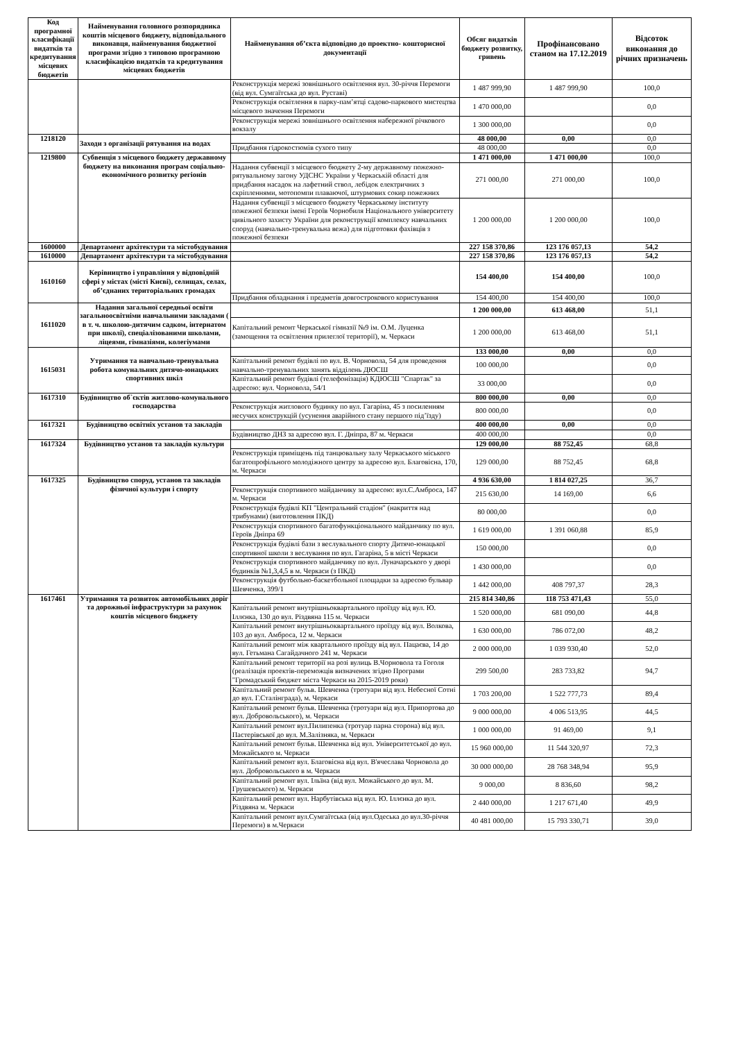| Код програмної класифікації видатків та кредитування місцевих бюджетів | Найменування головного розпорядника коштів місцевого бюджету, відповідального виконавця, найменування бюджетної програми згідно з типовою програмною класифікацією видатків та кредитування місцевих бюджетів | Найменування об’єкта відповідно до проектно- кошторисної документації | Обсяг видатків бюджету розвитку, гривень | Профінансовано станом на 17.12.2019 | Відсоток виконання до річних призначень |
| --- | --- | --- | --- | --- | --- |
| | | Реконструкція мережі зовнішнього освітлення вул. 30-річчя Перемоги (від вул. Сумгаїтська до вул. Руставі) | 1 487 999,90 | 1 487 999,90 | 100,0 |
| | | Реконструкція освітлення в парку-пам’ятці садово-паркового мистецтва місцевого значення Перемоги | 1 470 000,00 | | 0,0 |
| | | Реконструкція мережі зовнішнього освітлення набережної річкового вокзалу | 1 300 000,00 | | 0,0 |
| 1218120 | Заходи з організації рятування на водах | | 48 000,00 | 0,00 | 0,0 |
| | | Придбання гідрокостюмів сухого типу | 48 000,00 | | 0,0 |
| 1219800 | Субвенція з місцевого бюджету державному бюджету на виконання програм соціально-економічного розвитку регіонів | | 1 471 000,00 | 1 471 000,00 | 100,0 |
| | | Надання субвенції з місцевого бюджету 2-му державному пожежно-рятувальному загону УДСНС України у Черкаській області для придбання насадок на лафетний ствол, лебідок електричних з скріпленнями, мотопомпи плаваючої, штурмових сокир пожежних | 271 000,00 | 271 000,00 | 100,0 |
| | | Надання субвенції з місцевого бюджету Черкаському інституту пожежної безпеки імені Героїв Чорнобиля Національного університету цивільного захисту України для реконструкції комплексу навчальних споруд (навчально-тренувальна вежа) для підготовки фахівців з пожежної безпеки | 1 200 000,00 | 1 200 000,00 | 100,0 |
| 1600000 | Департамент архітектури та містобудування | | 227 158 370,86 | 123 176 057,13 | 54,2 |
| 1610000 | Департамент архітектури та містобудування | | 227 158 370,86 | 123 176 057,13 | 54,2 |
| 1610160 | Керівництво і управління у відповідній сфері у містах (місті Києві), селищах, селах, об’єднаних територіальних громадах | | 154 400,00 | 154 400,00 | 100,0 |
| | | Придбання обладнання і предметів довгострокового користування | 154 400,00 | 154 400,00 | 100,0 |
| 1611020 | Надання загальної середньої освіти загальноосвітніми навчальними закладами ( в т. ч. школою-дитячим садком, інтернатом при школі), спеціалізованими школами, ліцеями, гімназіями, колегіумами | | 1 200 000,00 | 613 468,00 | 51,1 |
| | | Капітальний ремонт Черкаської гімназії №9 ім. О.М. Луценка (замощення та освітлення прилеглої території), м. Черкаси | 1 200 000,00 | 613 468,00 | 51,1 |
| 1615031 | Утримання та навчально-тренувальна робота комунальних дитячо-юнацьких спортивних шкіл | | 133 000,00 | 0,00 | 0,0 |
| | | Капітальний ремонт будівлі по вул. В. Чорновола, 54 для проведення навчально-тренувальних занять відділень ДЮСШ | 100 000,00 | | 0,0 |
| | | Капітальний ремонт будівлі (телефонізація) КДЮСШ "Спартак" за адресою: вул. Чорновола, 54/1 | 33 000,00 | | 0,0 |
| 1617310 | Будівництво об`єктів житлово-комунального господарства | | 800 000,00 | 0,00 | 0,0 |
| | | Реконструкція житлового будинку по вул. Гагаріна, 45 з посиленням несучих конструкцій (усунення аварійного стану першого під’їзду) | 800 000,00 | | 0,0 |
| 1617321 | Будівництво освітніх установ та закладів | | 400 000,00 | 0,00 | 0,0 |
| | | Будівництво ДНЗ за адресою вул. Г. Дніпра, 87 м. Черкаси | 400 000,00 | | 0,0 |
| 1617324 | Будівництво установ та закладів культури | | 129 000,00 | 88 752,45 | 68,8 |
| | | Реконструкція приміщень під танцювальну залу Черкаського міського багатопрофільного молодіжного центру за адресою вул. Благовісна, 170, м. Черкаси | 129 000,00 | 88 752,45 | 68,8 |
| 1617325 | Будівництво споруд, установ та закладів фізичної культури і спорту | | 4 936 630,00 | 1 814 027,25 | 36,7 |
| | | Реконструкція спортивного майданчику за адресою: вул.С.Амброса, 147 м. Черкаси | 215 630,00 | 14 169,00 | 6,6 |
| | | Реконструкція будівлі КП "Центральний стадіон" (накриття над трибунами) (виготовлення ПКД) | 80 000,00 | | 0,0 |
| | | Реконструкція спортивного багатофункціонального майданчику по вул. Героїв Дніпра 69 | 1 619 000,00 | 1 391 060,88 | 85,9 |
| | | Реконструкція будівлі бази з веслувального спорту Дитячо-юнацької спортивної школи з веслування по вул. Гагаріна, 5 в місті Черкаси | 150 000,00 | | 0,0 |
| | | Реконструкція спортивного майданчику по вул. Луначарського у дворі будинків №1,3,4,5 в м. Черкаси (з ПКД) | 1 430 000,00 | | 0,0 |
| | | Реконструкція футбольно-баскетбольної площадки за адресою бульвар Шевченка, 399/1 | 1 442 000,00 | 408 797,37 | 28,3 |
| 1617461 | Утримання та розвиток автомобільних доріг та дорожньої інфраструктури за рахунок коштів місцевого бюджету | | 215 814 340,86 | 118 753 471,43 | 55,0 |
| | | Капітальний ремонт внутрішньоквартального проїзду від вул. Ю. Іллєнка, 130 до вул. Різдвяна 115 м. Черкаси | 1 520 000,00 | 681 090,00 | 44,8 |
| | | Капітальний ремонт внутрішньоквартального проїзду від вул. Волкова, 103 до вул. Амброса, 12 м. Черкаси | 1 630 000,00 | 786 072,00 | 48,2 |
| | | Капітальний ремонт між квартального проїзду від вул. Пацаєва, 14 до вул. Гетьмана Сагайдачного 241 м. Черкаси | 2 000 000,00 | 1 039 930,40 | 52,0 |
| | | Капітальний ремонт території на розі вулиць В.Чорновола та Гоголя (реалізація проектів-переможців визначених згідно Програми "Громадський бюджет міста Черкаси на 2015-2019 роки) | 299 500,00 | 283 733,82 | 94,7 |
| | | Капітальний ремонт бульв. Шевченка (тротуари від вул. Небесної Сотні до вул. Г.Сталінграда), м. Черкаси | 1 703 200,00 | 1 522 777,73 | 89,4 |
| | | Капітальний ремонт бульв. Шевченка (тротуари від вул. Припортова до вул. Добровольського), м. Черкаси | 9 000 000,00 | 4 006 513,95 | 44,5 |
| | | Капітальний ремонт вул.Пилипенка (тротуар парна сторона) від вул. Пастерівської до вул. М.Залізняка, м. Черкаси | 1 000 000,00 | 91 469,00 | 9,1 |
| | | Капітальний ремонт бульв. Шевченка від вул. Університетської до вул. Можайського м. Черкаси | 15 960 000,00 | 11 544 320,97 | 72,3 |
| | | Капітальний ремонт вул. Благовісна від вул. В'ячеслава Чорновола до вул. Добровольського в м. Черкаси | 30 000 000,00 | 28 768 348,94 | 95,9 |
| | | Капітальний ремонт вул. Ільїна (від вул. Можайського до вул. М. Грушевського) м. Черкаси | 9 000,00 | 8 836,60 | 98,2 |
| | | Капітальний ремонт вул. Нарбутівська від вул. Ю. Іллєнка до вул. Різдвяна м. Черкаси | 2 440 000,00 | 1 217 671,40 | 49,9 |
| | | Капітальний ремонт вул.Сумгаїтська (від вул.Одеська до вул.30-річчя Перемоги) в м.Черкаси | 40 481 000,00 | 15 793 330,71 | 39,0 |